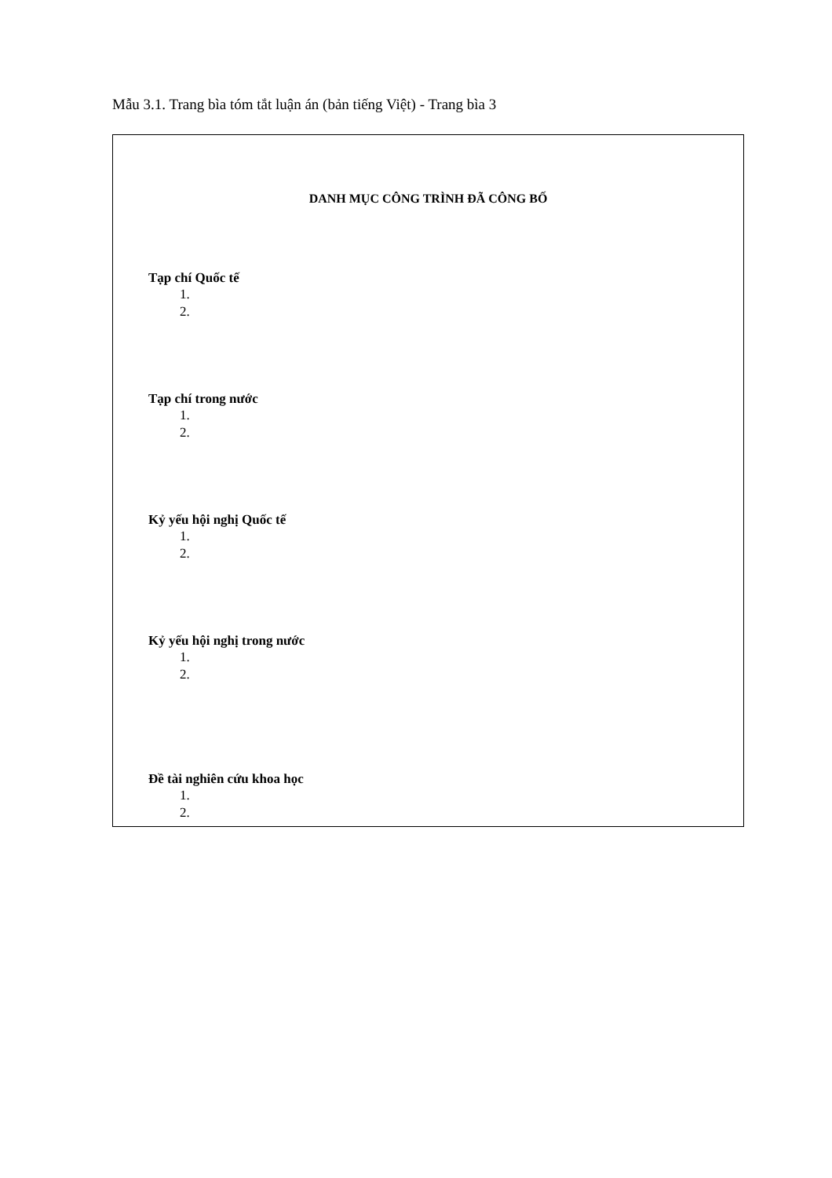Mẫu 3.1. Trang bìa tóm tắt luận án (bản tiếng Việt) - Trang bìa 3
DANH MỤC CÔNG TRÌNH ĐÃ CÔNG BỐ
Tạp chí Quốc tế
1.
2.
Tạp chí trong nước
1.
2.
Kỷ yếu hội nghị Quốc tế
1.
2.
Kỷ yếu hội nghị trong nước
1.
2.
Đề tài nghiên cứu khoa học
1.
2.